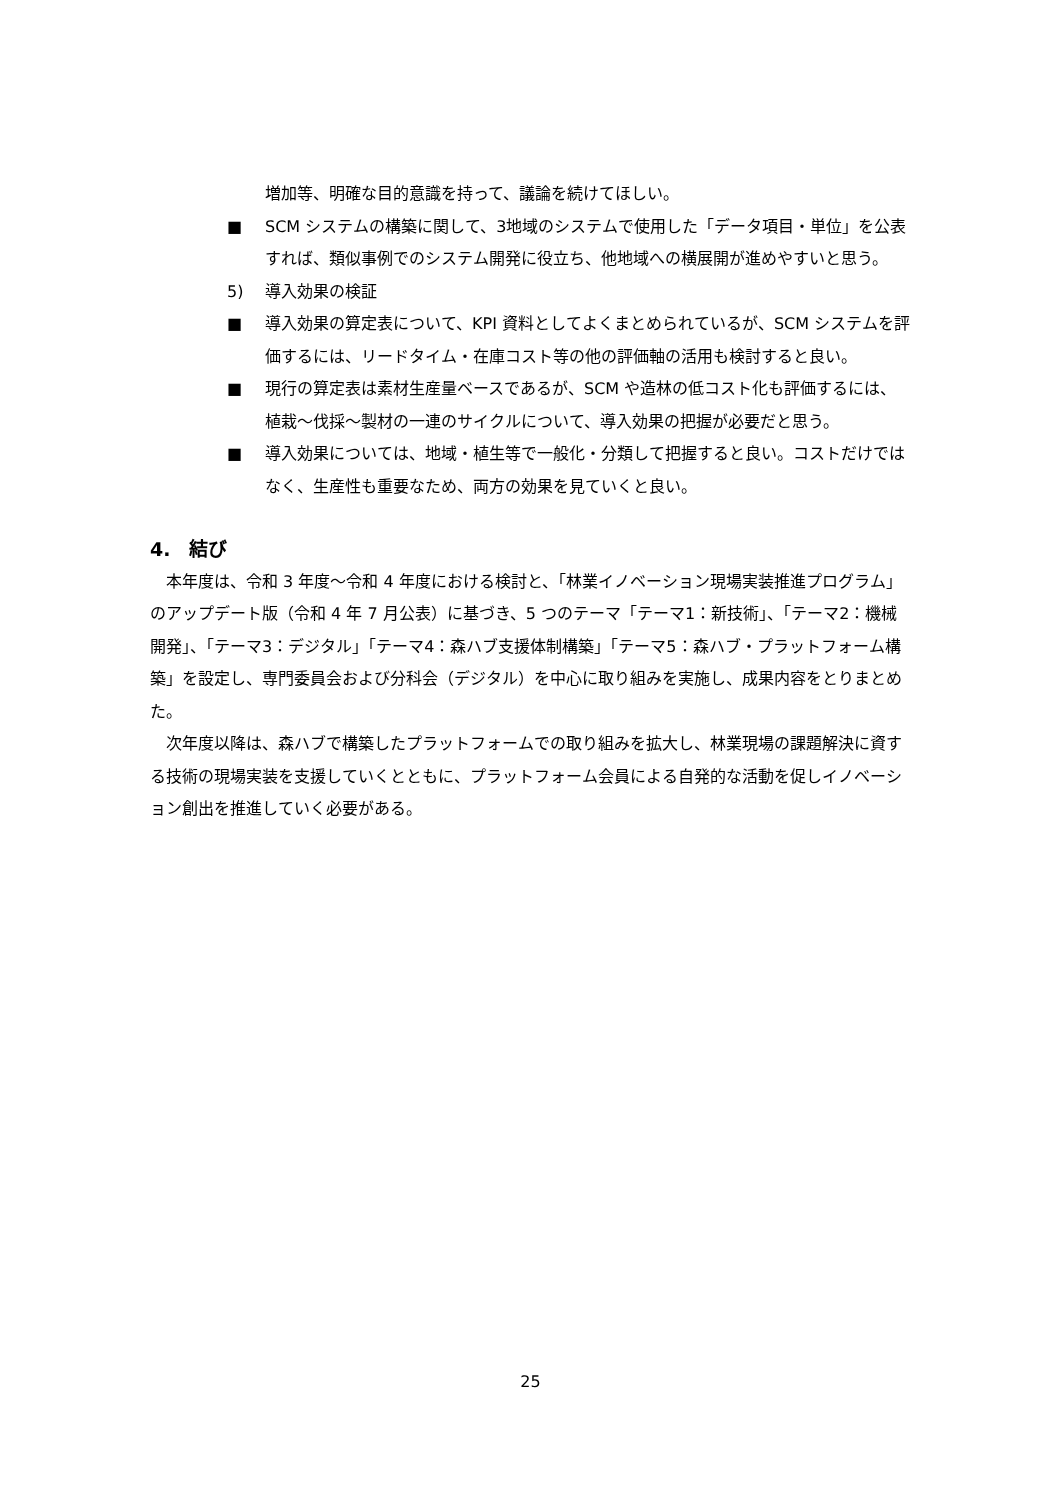増加等、明確な目的意識を持って、議論を続けてほしい。
■ SCM システムの構築に関して、3地域のシステムで使用した「データ項目・単位」を公表すれば、類似事例でのシステム開発に役立ち、他地域への横展開が進めやすいと思う。
5) 導入効果の検証
■ 導入効果の算定表について、KPI 資料としてよくまとめられているが、SCM システムを評価するには、リードタイム・在庫コスト等の他の評価軸の活用も検討すると良い。
■ 現行の算定表は素材生産量ベースであるが、SCM や造林の低コスト化も評価するには、植栽～伐採～製材の一連のサイクルについて、導入効果の把握が必要だと思う。
■ 導入効果については、地域・植生等で一般化・分類して把握すると良い。コストだけではなく、生産性も重要なため、両方の効果を見ていくと良い。
4.　結び
本年度は、令和 3 年度～令和 4 年度における検討と、「林業イノベーション現場実装推進プログラム」のアップデート版（令和 4 年 7 月公表）に基づき、5 つのテーマ「テーマ1：新技術」、「テーマ2：機械開発」、「テーマ3：デジタル」「テーマ4：森ハブ支援体制構築」「テーマ5：森ハブ・プラットフォーム構築」を設定し、専門委員会および分科会（デジタル）を中心に取り組みを実施し、成果内容をとりまとめた。
次年度以降は、森ハブで構築したプラットフォームでの取り組みを拡大し、林業現場の課題解決に資する技術の現場実装を支援していくとともに、プラットフォーム会員による自発的な活動を促しイノベーション創出を推進していく必要がある。
25